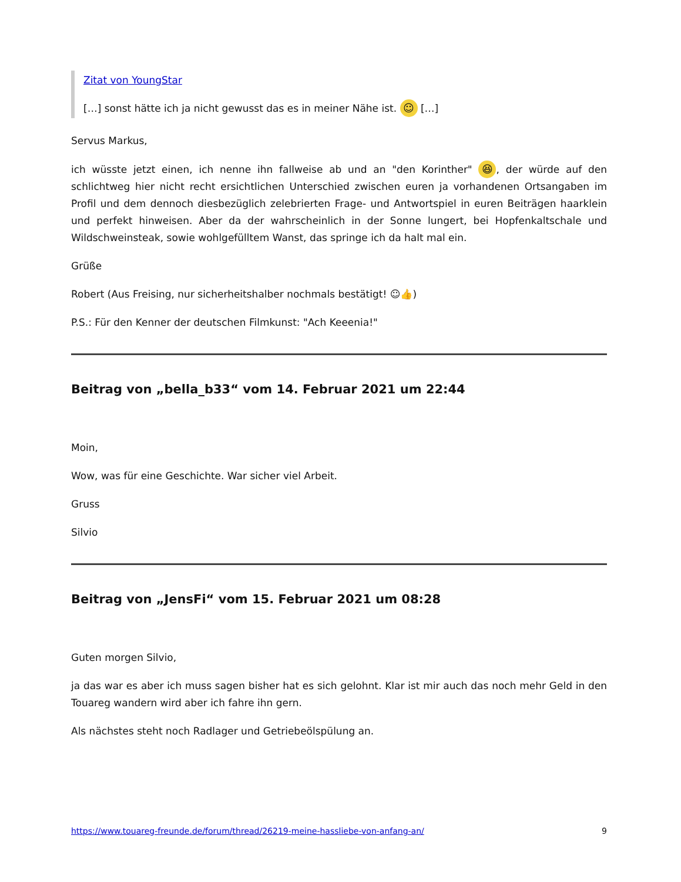Zitat von YoungStar
[…] sonst hätte ich ja nicht gewusst das es in meiner Nähe ist. ☺ […]
Servus Markus,
ich wüsste jetzt einen, ich nenne ihn fallweise ab und an "den Korinther" 😆, der würde auf den schlichtweg hier nicht recht ersichtlichen Unterschied zwischen euren ja vorhandenen Ortsangaben im Profil und dem dennoch diesbezüglich zelebrierten Frage- und Antwortspiel in euren Beiträgen haarklein und perfekt hinweisen. Aber da der wahrscheinlich in der Sonne lungert, bei Hopfenkaltschale und Wildschweinsteak, sowie wohlgefülltem Wanst, das springe ich da halt mal ein.
Grüße
Robert (Aus Freising, nur sicherheitshalber nochmals bestätigt! ☺👍)
P.S.: Für den Kenner der deutschen Filmkunst: "Ach Keeenia!"
Beitrag von „bella_b33“ vom 14. Februar 2021 um 22:44
Moin,
Wow, was für eine Geschichte. War sicher viel Arbeit.
Gruss
Silvio
Beitrag von „JensFi“ vom 15. Februar 2021 um 08:28
Guten morgen Silvio,
ja das war es aber ich muss sagen bisher hat es sich gelohnt. Klar ist mir auch das noch mehr Geld in den Touareg wandern wird aber ich fahre ihn gern.
Als nächstes steht noch Radlager und Getriebeölspülung an.
https://www.touareg-freunde.de/forum/thread/26219-meine-hassliebe-von-anfang-an/ 9